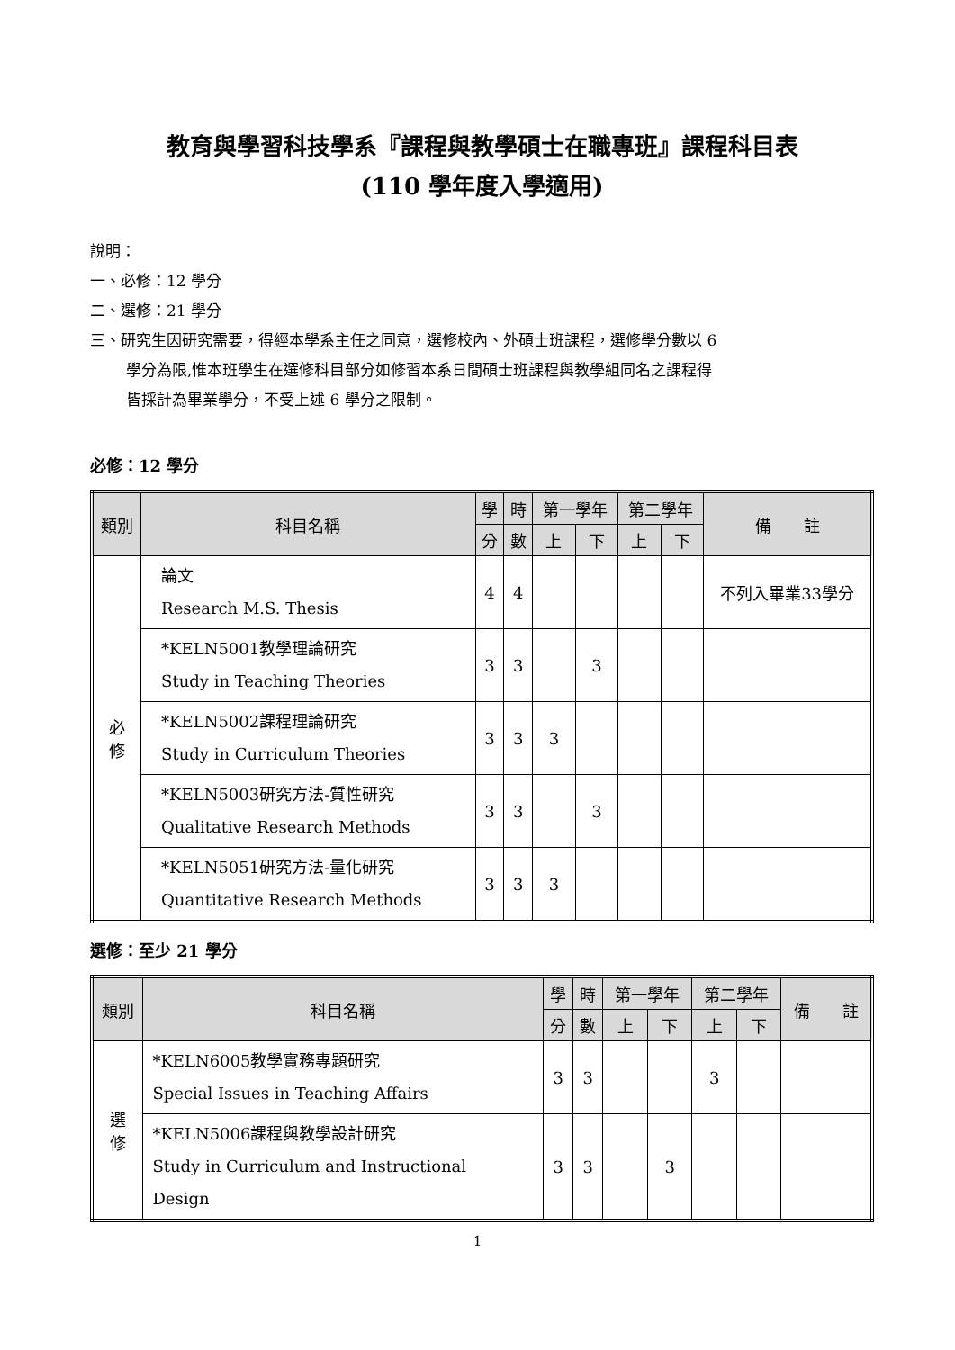教育與學習科技學系『課程與教學碩士在職專班』課程科目表
(110 學年度入學適用)
說明：
一、必修：12 學分
二、選修：21 學分
三、研究生因研究需要，得經本學系主任之同意，選修校內、外碩士班課程，選修學分數以 6
學分為限,惟本班學生在選修科目部分如修習本系日間碩士班課程與教學組同名之課程得
皆採計為畢業學分，不受上述 6 學分之限制。
必修：12 學分
| 類別 | 科目名稱 | 學 | 時 | 第一學年 | | 第二學年 | | 備 註 |
| --- | --- | --- | --- | --- | --- | --- | --- | --- |
| | | 分 | 數 | 上 | 下 | 上 | 下 | |
| 必 修 | 論文 Research M.S. Thesis | 4 | 4 | | | | | 不列入畢業33學分 |
| | *KELN5001教學理論研究 Study in Teaching Theories | 3 | 3 | | 3 | | | |
| | *KELN5002課程理論研究 Study in Curriculum Theories | 3 | 3 | 3 | | | | |
| | *KELN5003研究方法-質性研究 Qualitative Research Methods | 3 | 3 | | 3 | | | |
| | *KELN5051研究方法-量化研究 Quantitative Research Methods | 3 | 3 | 3 | | | | |
選修：至少 21 學分
| 類別 | 科目名稱 | 學 | 時 | 第一學年 | | 第二學年 | | 備 註 |
| --- | --- | --- | --- | --- | --- | --- | --- | --- |
| | | 分 | 數 | 上 | 下 | 上 | 下 | |
| 選 修 | *KELN6005教學實務專題研究 Special Issues in Teaching Affairs | 3 | 3 | | | 3 | | |
| | *KELN5006課程與教學設計研究 Study in Curriculum and Instructional Design | 3 | 3 | | 3 | | | |
1